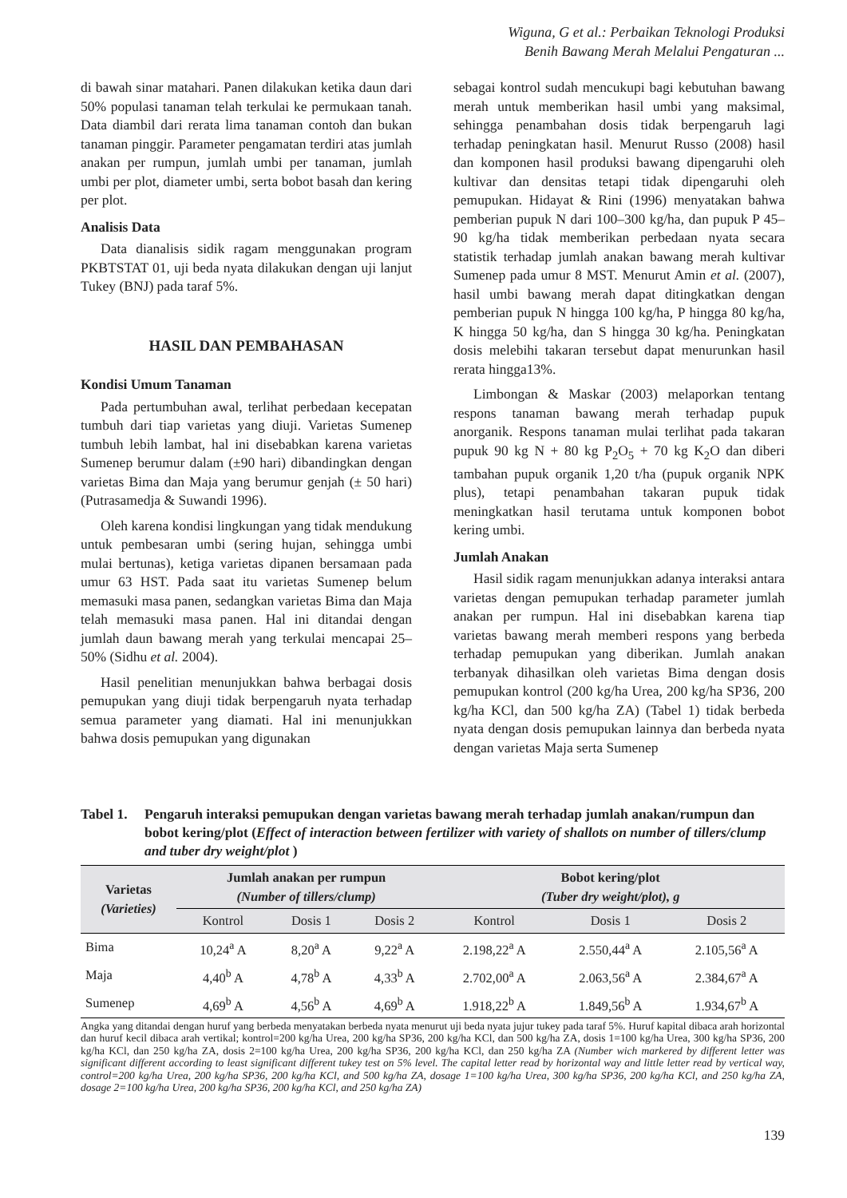Wiguna, G et al.: Perbaikan Teknologi Produksi
Benih Bawang Merah Melalui Pengaturan ...
di bawah sinar matahari. Panen dilakukan ketika daun dari 50% populasi tanaman telah terkulai ke permukaan tanah. Data diambil dari rerata lima tanaman contoh dan bukan tanaman pinggir. Parameter pengamatan terdiri atas jumlah anakan per rumpun, jumlah umbi per tanaman, jumlah umbi per plot, diameter umbi, serta bobot basah dan kering per plot.
Analisis Data
Data dianalisis sidik ragam menggunakan program PKBTSTAT 01, uji beda nyata dilakukan dengan uji lanjut Tukey (BNJ) pada taraf 5%.
HASIL DAN PEMBAHASAN
Kondisi Umum Tanaman
Pada pertumbuhan awal, terlihat perbedaan kecepatan tumbuh dari tiap varietas yang diuji. Varietas Sumenep tumbuh lebih lambat, hal ini disebabkan karena varietas Sumenep berumur dalam (±90 hari) dibandingkan dengan varietas Bima dan Maja yang berumur genjah (± 50 hari) (Putrasamedja & Suwandi 1996).
Oleh karena kondisi lingkungan yang tidak mendukung untuk pembesaran umbi (sering hujan, sehingga umbi mulai bertunas), ketiga varietas dipanen bersamaan pada umur 63 HST. Pada saat itu varietas Sumenep belum memasuki masa panen, sedangkan varietas Bima dan Maja telah memasuki masa panen. Hal ini ditandai dengan jumlah daun bawang merah yang terkulai mencapai 25–50% (Sidhu et al. 2004).
Hasil penelitian menunjukkan bahwa berbagai dosis pemupukan yang diuji tidak berpengaruh nyata terhadap semua parameter yang diamati. Hal ini menunjukkan bahwa dosis pemupukan yang digunakan
sebagai kontrol sudah mencukupi bagi kebutuhan bawang merah untuk memberikan hasil umbi yang maksimal, sehingga penambahan dosis tidak berpengaruh lagi terhadap peningkatan hasil. Menurut Russo (2008) hasil dan komponen hasil produksi bawang dipengaruhi oleh kultivar dan densitas tetapi tidak dipengaruhi oleh pemupukan. Hidayat & Rini (1996) menyatakan bahwa pemberian pupuk N dari 100–300 kg/ha, dan pupuk P 45–90 kg/ha tidak memberikan perbedaan nyata secara statistik terhadap jumlah anakan bawang merah kultivar Sumenep pada umur 8 MST. Menurut Amin et al. (2007), hasil umbi bawang merah dapat ditingkatkan dengan pemberian pupuk N hingga 100 kg/ha, P hingga 80 kg/ha, K hingga 50 kg/ha, dan S hingga 30 kg/ha. Peningkatan dosis melebihi takaran tersebut dapat menurunkan hasil rerata hingga13%.
Limbongan & Maskar (2003) melaporkan tentang respons tanaman bawang merah terhadap pupuk anorganik. Respons tanaman mulai terlihat pada takaran pupuk 90 kg N + 80 kg P<sub>2</sub>O<sub>5</sub> + 70 kg K<sub>2</sub>O dan diberi tambahan pupuk organik 1,20 t/ha (pupuk organik NPK plus), tetapi penambahan takaran pupuk tidak meningkatkan hasil terutama untuk komponen bobot kering umbi.
Jumlah Anakan
Hasil sidik ragam menunjukkan adanya interaksi antara varietas dengan pemupukan terhadap parameter jumlah anakan per rumpun. Hal ini disebabkan karena tiap varietas bawang merah memberi respons yang berbeda terhadap pemupukan yang diberikan. Jumlah anakan terbanyak dihasilkan oleh varietas Bima dengan dosis pemupukan kontrol (200 kg/ha Urea, 200 kg/ha SP36, 200 kg/ha KCl, dan 500 kg/ha ZA) (Tabel 1) tidak berbeda nyata dengan dosis pemupukan lainnya dan berbeda nyata dengan varietas Maja serta Sumenep
Tabel 1.
Pengaruh interaksi pemupukan dengan varietas bawang merah terhadap jumlah anakan/rumpun dan bobot kering/plot (Effect of interaction between fertilizer with variety of shallots on number of tillers/clump and tuber dry weight/plot )
| Varietas (Varieties) | Jumlah anakan per rumpun (Number of tillers/clump) | | | Bobot kering/plot (Tuber dry weight/plot), g | | |
| --- | --- | --- | --- | --- | --- | --- |
| | Kontrol | Dosis 1 | Dosis 2 | Kontrol | Dosis 1 | Dosis 2 |
| Bima | 10,24<sup>a</sup> A | 8,20<sup>a</sup> A | 9,22<sup>a</sup> A | 2.198,22<sup>a</sup> A | 2.550,44<sup>a</sup> A | 2.105,56<sup>a</sup> A |
| Maja | 4,40<sup>b</sup> A | 4,78<sup>b</sup> A | 4,33<sup>b</sup> A | 2.702,00<sup>a</sup> A | 2.063,56<sup>a</sup> A | 2.384,67<sup>a</sup> A |
| Sumenep | 4,69<sup>b</sup> A | 4,56<sup>b</sup> A | 4,69<sup>b</sup> A | 1.918,22<sup>b</sup> A | 1.849,56<sup>b</sup> A | 1.934,67<sup>b</sup> A |
Angka yang ditandai dengan huruf yang berbeda menyatakan berbeda nyata menurut uji beda nyata jujur tukey pada taraf 5%. Huruf kapital dibaca arah horizontal dan huruf kecil dibaca arah vertikal; kontrol=200 kg/ha Urea, 200 kg/ha SP36, 200 kg/ha KCl, dan 500 kg/ha ZA, dosis 1=100 kg/ha Urea, 300 kg/ha SP36, 200 kg/ha KCl, dan 250 kg/ha ZA, dosis 2=100 kg/ha Urea, 200 kg/ha SP36, 200 kg/ha KCl, dan 250 kg/ha ZA (Number wich markered by different letter was significant different according to least significant different tukey test on 5% level. The capital letter read by horizontal way and little letter read by vertical way, control=200 kg/ha Urea, 200 kg/ha SP36, 200 kg/ha KCl, and 500 kg/ha ZA, dosage 1=100 kg/ha Urea, 300 kg/ha SP36, 200 kg/ha KCl, and 250 kg/ha ZA, dosage 2=100 kg/ha Urea, 200 kg/ha SP36, 200 kg/ha KCl, and 250 kg/ha ZA)
139